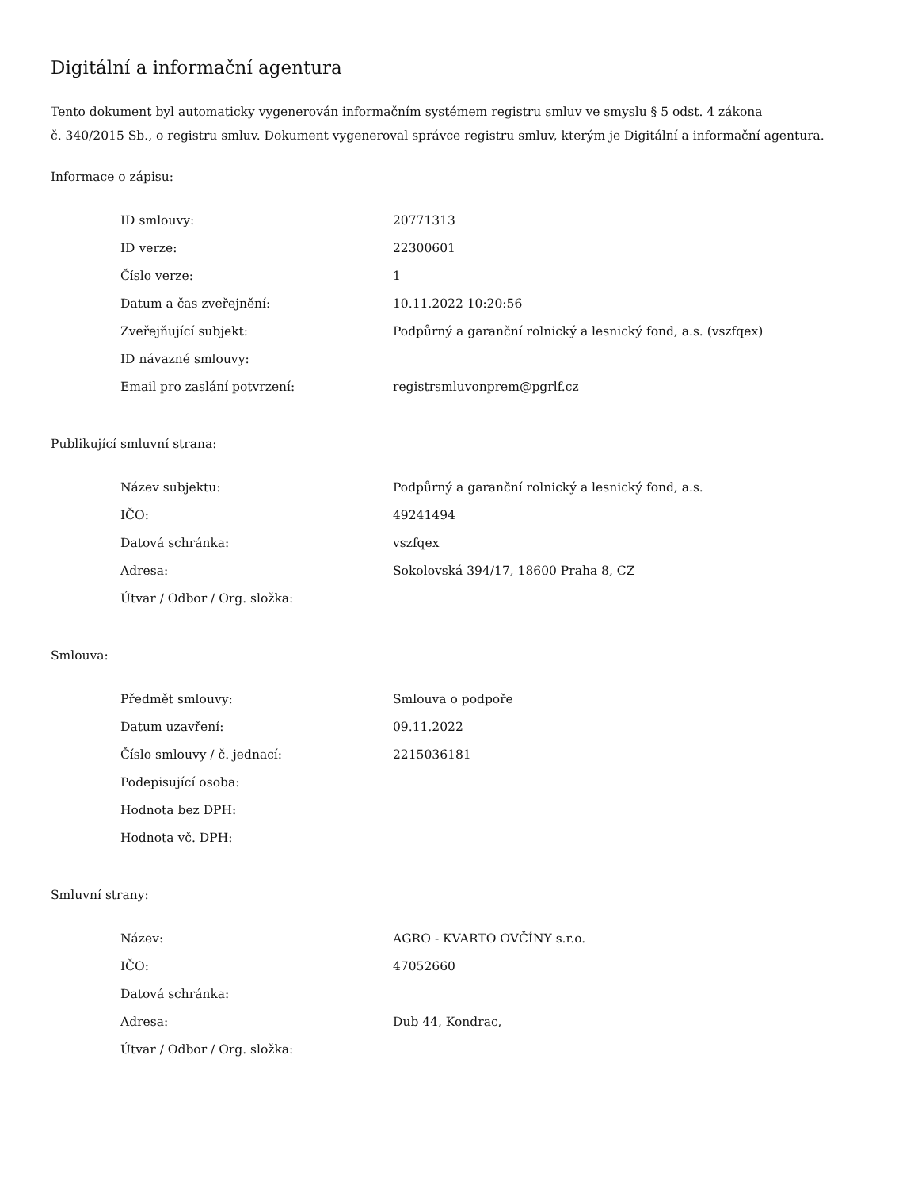Digitální a informační agentura
Tento dokument byl automaticky vygenerován informačním systémem registru smluv ve smyslu § 5 odst. 4 zákona
č. 340/2015 Sb., o registru smluv. Dokument vygeneroval správce registru smluv, kterým je Digitální a informační agentura.
Informace o zápisu:
| ID smlouvy: | 20771313 |
| ID verze: | 22300601 |
| Číslo verze: | 1 |
| Datum a čas zveřejnění: | 10.11.2022 10:20:56 |
| Zveřejňující subjekt: | Podpůrný a garanční rolnický a lesnický fond, a.s. (vszfqex) |
| ID návazné smlouvy: | |
| Email pro zaslání potvrzení: | registrsmluvonprem@pgrlf.cz |
Publikující smluvní strana:
| Název subjektu: | Podpůrný a garanční rolnický a lesnický fond, a.s. |
| IČO: | 49241494 |
| Datová schránka: | vszfqex |
| Adresa: | Sokolovská 394/17, 18600 Praha 8, CZ |
| Útvar / Odbor / Org. složka: | |
Smlouva:
| Předmět smlouvy: | Smlouva o podpoře |
| Datum uzavření: | 09.11.2022 |
| Číslo smlouvy / č. jednací: | 2215036181 |
| Podepisující osoba: | |
| Hodnota bez DPH: | |
| Hodnota vč. DPH: | |
Smluvní strany:
| Název: | AGRO - KVARTO OVČÍNY s.r.o. |
| IČO: | 47052660 |
| Datová schránka: | |
| Adresa: | Dub 44, Kondrac, |
| Útvar / Odbor / Org. složka: | |